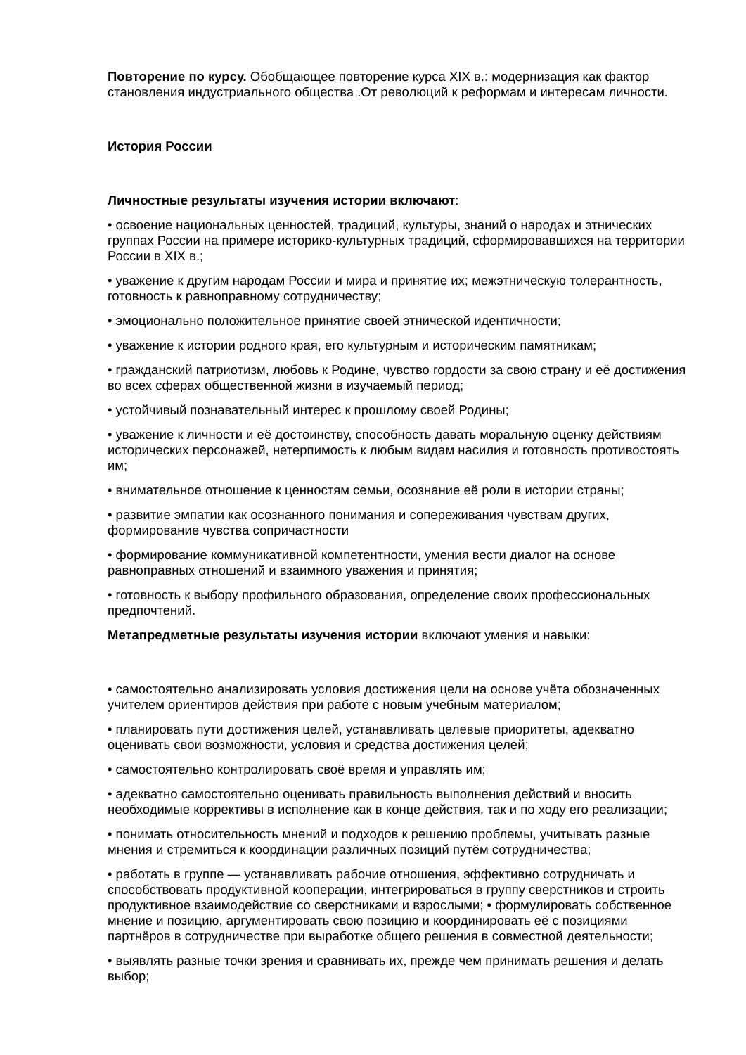Повторение по курсу. Обобщающее повторение курса XIX в.: модернизация как фактор становления индустриального общества .От революций к реформам и интересам личности.
История России
Личностные результаты изучения истории включают:
• освоение национальных ценностей, традиций, культуры, знаний о народах и этнических группах России на примере историко-культурных традиций, сформировавшихся на территории России в XIX в.;
• уважение к другим народам России и мира и принятие их; межэтническую толерантность, готовность к равноправному сотрудничеству;
• эмоционально положительное принятие своей этнической идентичности;
• уважение к истории родного края, его культурным и историческим памятникам;
• гражданский патриотизм, любовь к Родине, чувство гордости за свою страну и её достижения во всех сферах общественной жизни в изучаемый период;
• устойчивый познавательный интерес к прошлому своей Родины;
• уважение к личности и её достоинству, способность давать моральную оценку действиям исторических персонажей, нетерпимость к любым видам насилия и готовность противостоять им;
• внимательное отношение к ценностям семьи, осознание её роли в истории страны;
• развитие эмпатии как осознанного понимания и сопереживания чувствам других, формирование чувства сопричастности
• формирование коммуникативной компетентности, умения вести диалог на основе равноправных отношений и взаимного уважения и принятия;
• готовность к выбору профильного образования, определение своих профессиональных предпочтений.
Метапредметные результаты изучения истории включают умения и навыки:
• самостоятельно анализировать условия достижения цели на основе учёта обозначенных учителем ориентиров действия при работе с новым учебным материалом;
• планировать пути достижения целей, устанавливать целевые приоритеты, адекватно оценивать свои возможности, условия и средства достижения целей;
• самостоятельно контролировать своё время и управлять им;
• адекватно самостоятельно оценивать правильность выполнения действий и вносить необходимые коррективы в исполнение как в конце действия, так и по ходу его реализации;
• понимать относительность мнений и подходов к решению проблемы, учитывать разные мнения и стремиться к координации различных позиций путём сотрудничества;
• работать в группе — устанавливать рабочие отношения, эффективно сотрудничать и способствовать продуктивной кооперации, интегрироваться в группу сверстников и строить продуктивное взаимодействие со сверстниками и взрослыми; • формулировать собственное мнение и позицию, аргументировать свою позицию и координировать её с позициями партнёров в сотрудничестве при выработке общего решения в совместной деятельности;
• выявлять разные точки зрения и сравнивать их, прежде чем принимать решения и делать выбор;